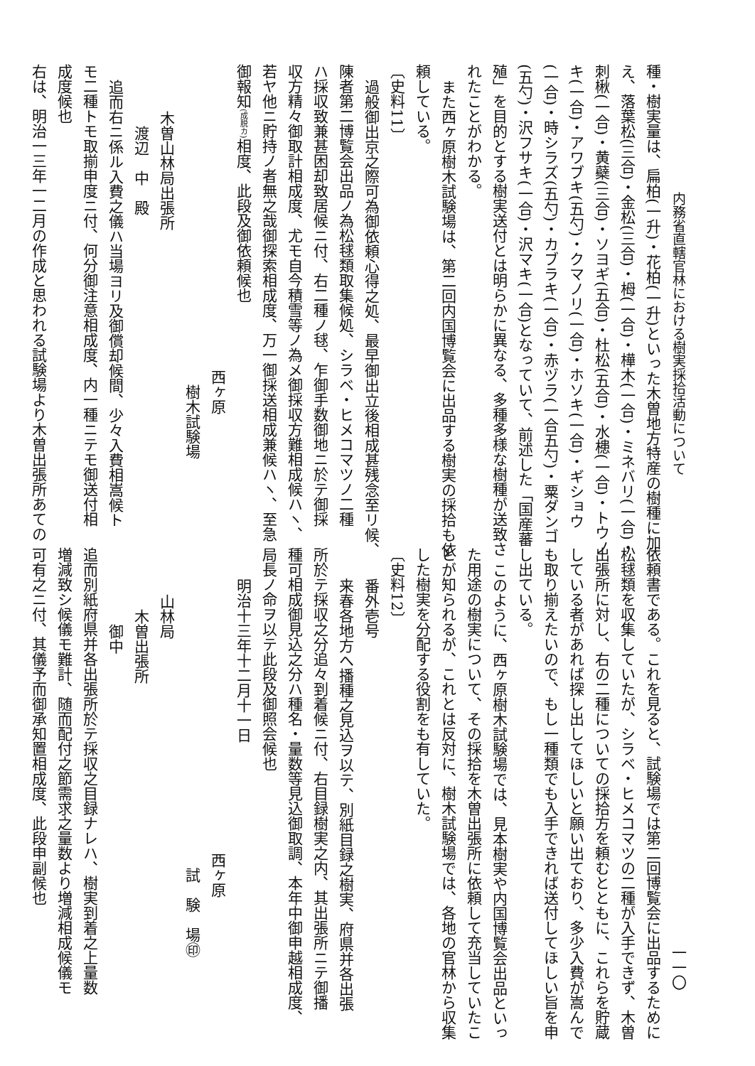内務省直轄官林における樹実採拾活動について
種・樹実量は、扁柏(一升)・花柏(一升)といった木曽地方特産の樹種に加
え、落葉松(三合)・金松(三合)・栂(一合)・樺木(一合)・ミネバリ(一合)・
刺楸(一合)・黄蘗(三合)・ソヨギ(五合)・杜松(五合)・水槵(一合)・トウノ
キ(一合)・アワブキ(五勺)・クマノリ(一合)・ホソキ(一合)・ギショウ
(一合)・時シラズ(五勺)・カブラキ(一合)・赤ヅラ(一合五勺)・粟ダンゴ
(五勺)・沢フサキ(一合)・沢マキ(一合)となっていて、前述した「国産蕃
殖」を目的とする樹実送付とは明らかに異なる、多種多様な樹種が送致さ
れたことがわかる。
また西ヶ原樹木試験場は、第二回内国博覧会に出品する樹実の採拾も依
頼している。
〔史料11〕
過般御出京之際可為御依頼心得之処、最早御出立後相成甚残念至リ候、
陳者第二博覧会出品ノ為松毬類取集候処、シラベ・ヒメコマツノ二種
ハ採収致兼甚困却致居候ニ付、右二種ノ毬、乍御手数御地ニ於テ御採
収方精々御取計相成度、尤モ自今積雪等ノ為メ御採収方難相成候ハヽ、
若ヤ他ニ貯持ノ者無之哉御探索相成度、万一御採送相成兼候ハヽ、至急
御報知(成脱カ) 相度、此段及御依頼候也
西ヶ原
　樹木試験場
木曽山林局出張所
　渡辺　中　殿
追而右ニ係ル入費之儀ハ当場ヨリ及御償却候間、少々入費相嵩候ト
モ二種トモ取揃申度ニ付、何分御注意相成度、内一種ニテモ御送付相
成度候也
右は、明治一三年一二月の作成と思われる試験場より木曽出張所あての
一一〇
依頼書である。これを見ると、試験場では第二回博覧会に出品するために
松毬類を収集していたが、シラベ・ヒメコマツの二種が入手できず、木曽
出張所に対し、右の二種についての採拾方を頼むとともに、これらを貯蔵
している者があれば探し出してほしいと願い出ており、多少入費が嵩んで
も取り揃えたいので、もし一種類でも入手できれば送付してほしい旨を申
し出ている。
このように、西ヶ原樹木試験場では、見本樹実や内国博覧会出品といっ
た用途の樹実について、その採拾を木曽出張所に依頼して充当していたこ
とが知られるが、これとは反対に、樹木試験場では、各地の官林から収集
した樹実を分配する役割をも有していた。
〔史料12〕
番外壱号
来春各地方へ播種之見込ヲ以テ、別紙目録之樹実、府県并各出張
所於テ採収之分追々到着候ニ付、右目録樹実之内、其出張所ニテ御播
種可相成御見込之分ハ種名・量数等見込御取調、本年中御申越相成度、
局長ノ命ヲ以テ此段及御照会候也
明治十三年十二月十一日
西ヶ原
　試　験　場㊞
山林局
　木曽出張所
　　御中
追而別紙府県并各出張所於テ採収之目録ナレハ、樹実到着之上量数
増減致シ候儀モ難計、随而配付之節需求之量数より増減相成候儀モ
可有之ニ付、其儀予而御承知置相成度、此段申副候也